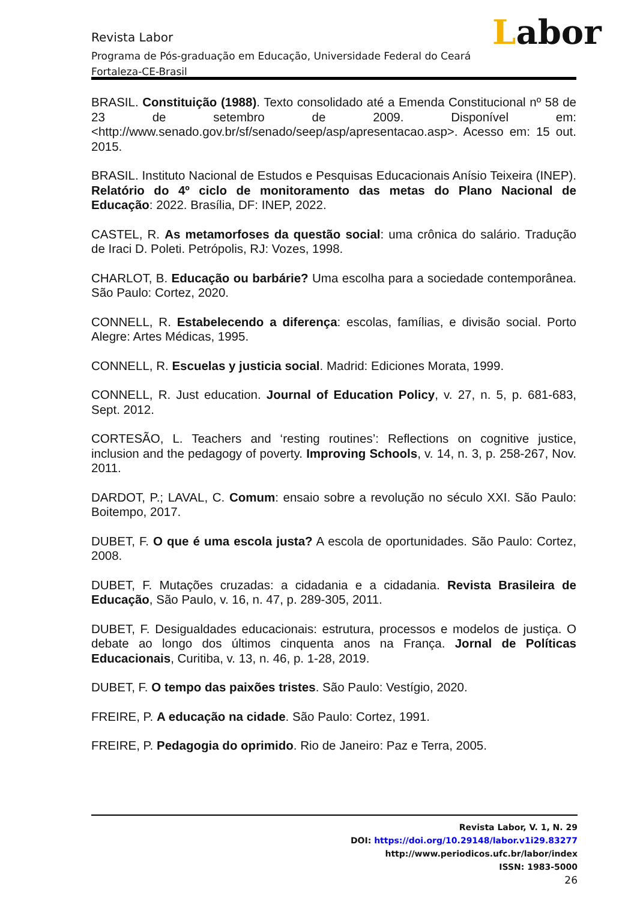Labor
Revista Labor
Programa de Pós-graduação em Educação, Universidade Federal do Ceará
Fortaleza-CE-Brasil
BRASIL. Constituição (1988). Texto consolidado até a Emenda Constitucional nº 58 de 23 de setembro de 2009. Disponível em: <http://www.senado.gov.br/sf/senado/seep/asp/apresentacao.asp>. Acesso em: 15 out. 2015.
BRASIL. Instituto Nacional de Estudos e Pesquisas Educacionais Anísio Teixeira (INEP). Relatório do 4º ciclo de monitoramento das metas do Plano Nacional de Educação: 2022. Brasília, DF: INEP, 2022.
CASTEL, R. As metamorfoses da questão social: uma crônica do salário. Tradução de Iraci D. Poleti. Petrópolis, RJ: Vozes, 1998.
CHARLOT, B. Educação ou barbárie? Uma escolha para a sociedade contemporânea. São Paulo: Cortez, 2020.
CONNELL, R. Estabelecendo a diferença: escolas, famílias, e divisão social. Porto Alegre: Artes Médicas, 1995.
CONNELL, R. Escuelas y justicia social. Madrid: Ediciones Morata, 1999.
CONNELL, R. Just education. Journal of Education Policy, v. 27, n. 5, p. 681-683, Sept. 2012.
CORTESÃO, L. Teachers and ‘resting routines’: Reflections on cognitive justice, inclusion and the pedagogy of poverty. Improving Schools, v. 14, n. 3, p. 258-267, Nov. 2011.
DARDOT, P.; LAVAL, C. Comum: ensaio sobre a revolução no século XXI. São Paulo: Boitempo, 2017.
DUBET, F. O que é uma escola justa? A escola de oportunidades. São Paulo: Cortez, 2008.
DUBET, F. Mutações cruzadas: a cidadania e a cidadania. Revista Brasileira de Educação, São Paulo, v. 16, n. 47, p. 289-305, 2011.
DUBET, F. Desigualdades educacionais: estrutura, processos e modelos de justiça. O debate ao longo dos últimos cinquenta anos na França. Jornal de Políticas Educacionais, Curitiba, v. 13, n. 46, p. 1-28, 2019.
DUBET, F. O tempo das paixões tristes. São Paulo: Vestígio, 2020.
FREIRE, P. A educação na cidade. São Paulo: Cortez, 1991.
FREIRE, P. Pedagogia do oprimido. Rio de Janeiro: Paz e Terra, 2005.
Revista Labor, V. 1, N. 29
DOI: https://doi.org/10.29148/labor.v1i29.83277
http://www.periodicos.ufc.br/labor/index
ISSN: 1983-5000
26